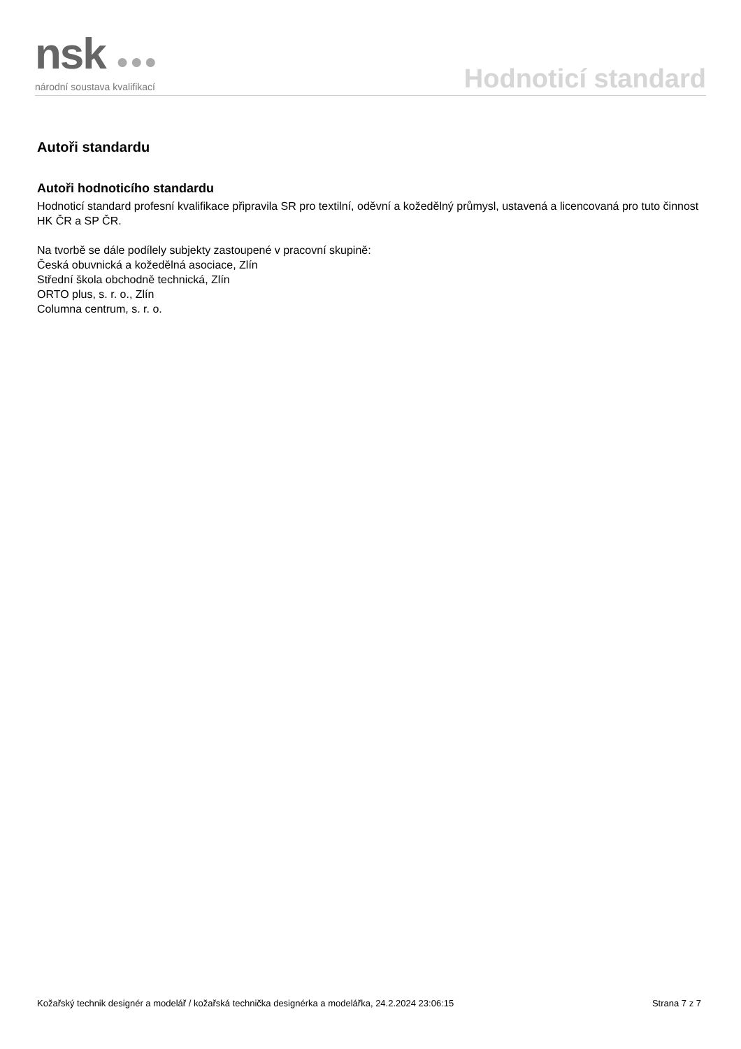nsk ●●●
národní soustava kvalifikací
Hodnoticí standard
Autoři standardu
Autoři hodnoticího standardu
Hodnoticí standard profesní kvalifikace připravila SR pro textilní, oděvní a kožedělný průmysl, ustavená a licencovaná pro tuto činnost HK ČR a SP ČR.
Na tvorbě se dále podílely subjekty zastoupené v pracovní skupině:
Česká obuvnická a kožedělná asociace, Zlín
Střední škola obchodně technická, Zlín
ORTO plus, s. r. o., Zlín
Columna centrum, s. r. o.
Kožařský technik designér a modelář / kožařská technička designérka a modelářka, 24.2.2024 23:06:15 Strana 7 z 7